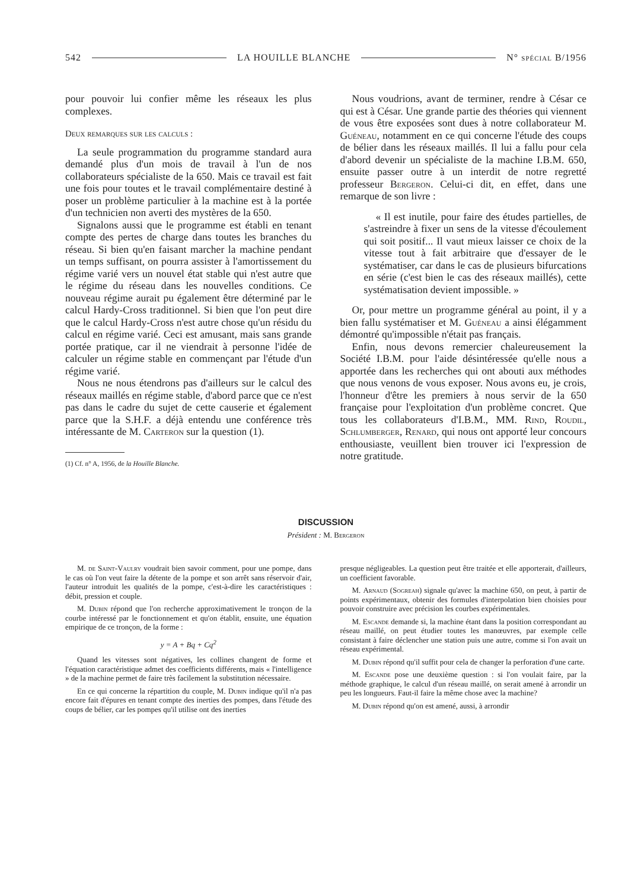542 LA HOUILLE BLANCHE N° spécial B/1956
pour pouvoir lui confier même les réseaux les plus complexes.
Deux remarques sur les calculs :
La seule programmation du programme standard aura demandé plus d'un mois de travail à l'un de nos collaborateurs spécialiste de la 650. Mais ce travail est fait une fois pour toutes et le travail complémentaire destiné à poser un problème particulier à la machine est à la portée d'un technicien non averti des mystères de la 650.
Signalons aussi que le programme est établi en tenant compte des pertes de charge dans toutes les branches du réseau. Si bien qu'en faisant marcher la machine pendant un temps suffisant, on pourra assister à l'amortissement du régime varié vers un nouvel état stable qui n'est autre que le régime du réseau dans les nouvelles conditions. Ce nouveau régime aurait pu également être déterminé par le calcul Hardy-Cross traditionnel. Si bien que l'on peut dire que le calcul Hardy-Cross n'est autre chose qu'un résidu du calcul en régime varié. Ceci est amusant, mais sans grande portée pratique, car il ne viendrait à personne l'idée de calculer un régime stable en commençant par l'étude d'un régime varié.
Nous ne nous étendrons pas d'ailleurs sur le calcul des réseaux maillés en régime stable, d'abord parce que ce n'est pas dans le cadre du sujet de cette causerie et également parce que la S.H.F. a déjà entendu une conférence très intéressante de M. Carteron sur la question (1).
(1) Cf. n° A, 1956, de la Houille Blanche.
Nous voudrions, avant de terminer, rendre à César ce qui est à César. Une grande partie des théories qui viennent de vous être exposées sont dues à notre collaborateur M. Guéneau, notamment en ce qui concerne l'étude des coups de bélier dans les réseaux maillés. Il lui a fallu pour cela d'abord devenir un spécialiste de la machine I.B.M. 650, ensuite passer outre à un interdit de notre regretté professeur Bergeron. Celui-ci dit, en effet, dans une remarque de son livre :
« Il est inutile, pour faire des études partielles, de s'astreindre à fixer un sens de la vitesse d'écoulement qui soit positif... Il vaut mieux laisser ce choix de la vitesse tout à fait arbitraire que d'essayer de le systématiser, car dans le cas de plusieurs bifurcations en série (c'est bien le cas des réseaux maillés), cette systématisation devient impossible. »
Or, pour mettre un programme général au point, il y a bien fallu systématiser et M. Guéneau a ainsi élégamment démontré qu'impossible n'était pas français.
Enfin, nous devons remercier chaleureusement la Société I.B.M. pour l'aide désintéressée qu'elle nous a apportée dans les recherches qui ont abouti aux méthodes que nous venons de vous exposer. Nous avons eu, je crois, l'honneur d'être les premiers à nous servir de la 650 française pour l'exploitation d'un problème concret. Que tous les collaborateurs d'I.B.M., MM. Rind, Roudil, Schlumberger, Renard, qui nous ont apporté leur concours enthousiaste, veuillent bien trouver ici l'expression de notre gratitude.
DISCUSSION
Président : M. Bergeron
M. de Saint-Vaulry voudrait bien savoir comment, pour une pompe, dans le cas où l'on veut faire la détente de la pompe et son arrêt sans réservoir d'air, l'auteur introduit les qualités de la pompe, c'est-à-dire les caractéristiques : débit, pression et couple.
M. Dubin répond que l'on recherche approximativement le tronçon de la courbe intéressé par le fonctionnement et qu'on établit, ensuite, une équation empirique de ce tronçon, de la forme :
y = A + Bq + Cq<sup>2</sup>
Quand les vitesses sont négatives, les collines changent de forme et l'équation caractéristique admet des coefficients différents, mais « l'intelligence » de la machine permet de faire très facilement la substitution nécessaire.
En ce qui concerne la répartition du couple, M. Dubin indique qu'il n'a pas encore fait d'épures en tenant compte des inerties des pompes, dans l'étude des coups de bélier, car les pompes qu'il utilise ont des inerties
presque négligeables. La question peut être traitée et elle apporterait, d'ailleurs, un coefficient favorable.
M. Arnaud (Sogreah) signale qu'avec la machine 650, on peut, à partir de points expérimentaux, obtenir des formules d'interpolation bien choisies pour pouvoir construire avec précision les courbes expérimentales.
M. Escande demande si, la machine étant dans la position correspondant au réseau maillé, on peut étudier toutes les manœuvres, par exemple celle consistant à faire déclencher une station puis une autre, comme si l'on avait un réseau expérimental.
M. Dubin répond qu'il suffit pour cela de changer la perforation d'une carte.
M. Escande pose une deuxième question : si l'on voulait faire, par la méthode graphique, le calcul d'un réseau maillé, on serait amené à arrondir un peu les longueurs. Faut-il faire la même chose avec la machine?
M. Dubin répond qu'on est amené, aussi, à arrondir